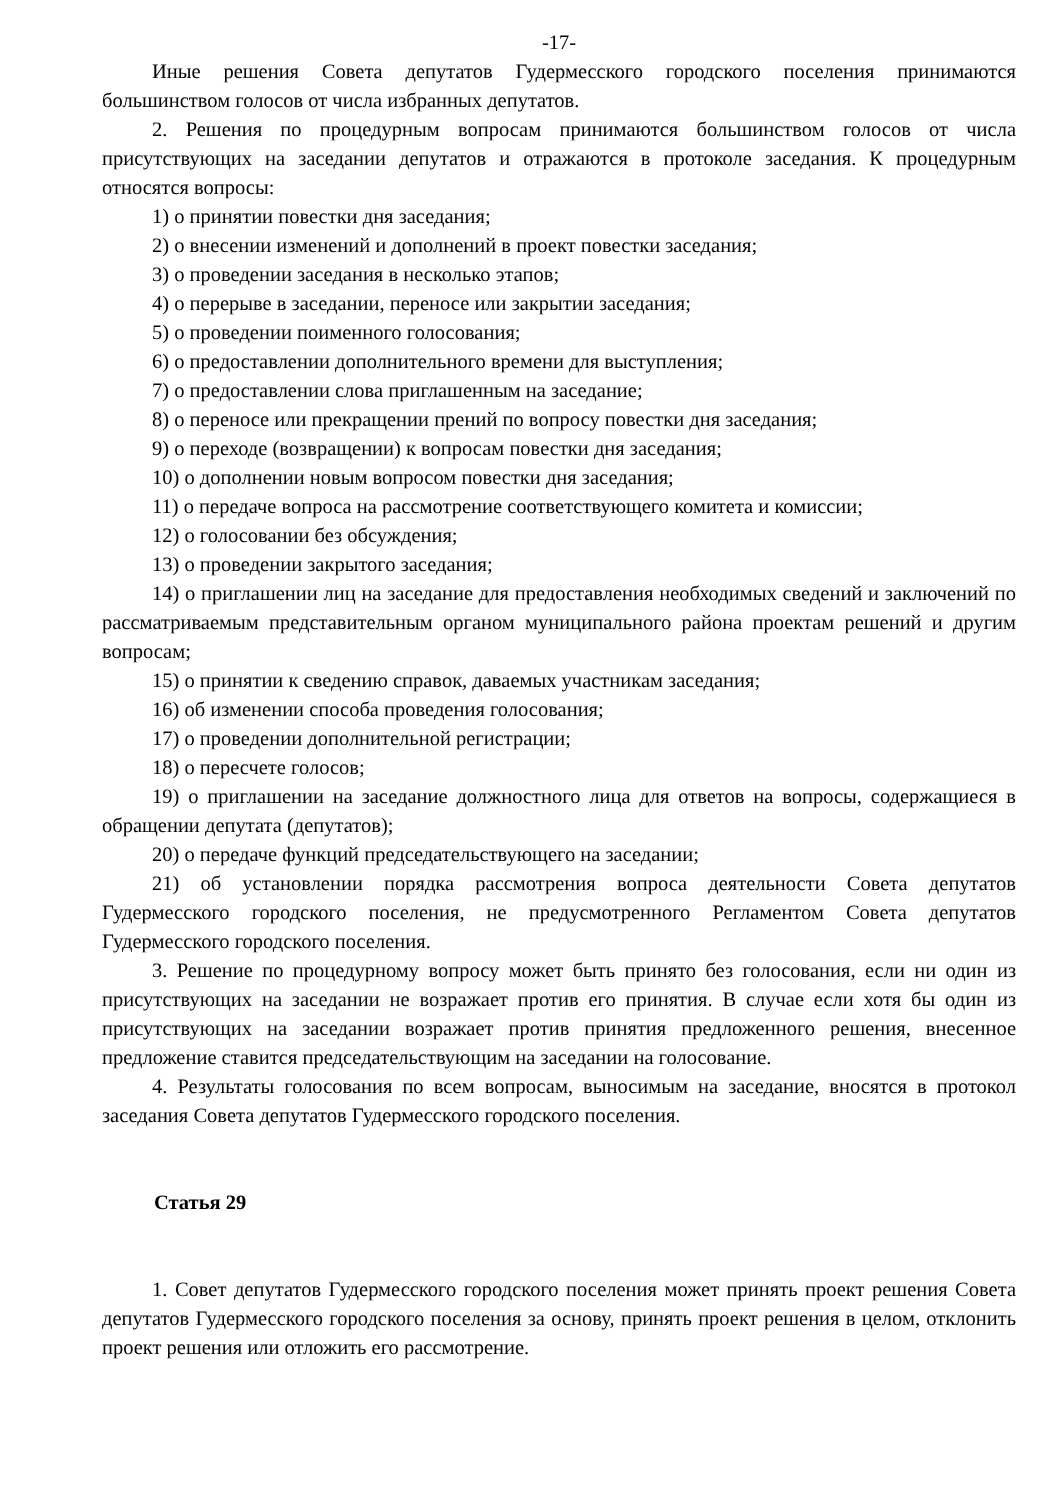-17-
Иные решения Совета депутатов Гудермесского городского поселения принимаются большинством голосов от числа избранных депутатов.
2. Решения по процедурным вопросам принимаются большинством голосов от числа присутствующих на заседании депутатов и отражаются в протоколе заседания. К процедурным относятся вопросы:
1) о принятии повестки дня заседания;
2) о внесении изменений и дополнений в проект повестки заседания;
3) о проведении заседания в несколько этапов;
4) о перерыве в заседании, переносе или закрытии заседания;
5) о проведении поименного голосования;
6) о предоставлении дополнительного времени для выступления;
7) о предоставлении слова приглашенным на заседание;
8) о переносе или прекращении прений по вопросу повестки дня заседания;
9) о переходе (возвращении) к вопросам повестки дня заседания;
10) о дополнении новым вопросом повестки дня заседания;
11) о передаче вопроса на рассмотрение соответствующего комитета и комиссии;
12) о голосовании без обсуждения;
13) о проведении закрытого заседания;
14) о приглашении лиц на заседание для предоставления необходимых сведений и заключений по рассматриваемым представительным органом муниципального района проектам решений и другим вопросам;
15) о принятии к сведению справок, даваемых участникам заседания;
16) об изменении способа проведения голосования;
17) о проведении дополнительной регистрации;
18) о пересчете голосов;
19) о приглашении на заседание должностного лица для ответов на вопросы, содержащиеся в обращении депутата (депутатов);
20) о передаче функций председательствующего на заседании;
21) об установлении порядка рассмотрения вопроса деятельности Совета депутатов Гудермесского городского поселения, не предусмотренного Регламентом Совета депутатов Гудермесского городского поселения.
3. Решение по процедурному вопросу может быть принято без голосования, если ни один из присутствующих на заседании не возражает против его принятия. В случае если хотя бы один из присутствующих на заседании возражает против принятия предложенного решения, внесенное предложение ставится председательствующим на заседании на голосование.
4. Результаты голосования по всем вопросам, выносимым на заседание, вносятся в протокол заседания Совета депутатов Гудермесского городского поселения.
Статья 29
1. Совет депутатов Гудермесского городского поселения может принять проект решения Совета депутатов Гудермесского городского поселения за основу, принять проект решения в целом, отклонить проект решения или отложить его рассмотрение.